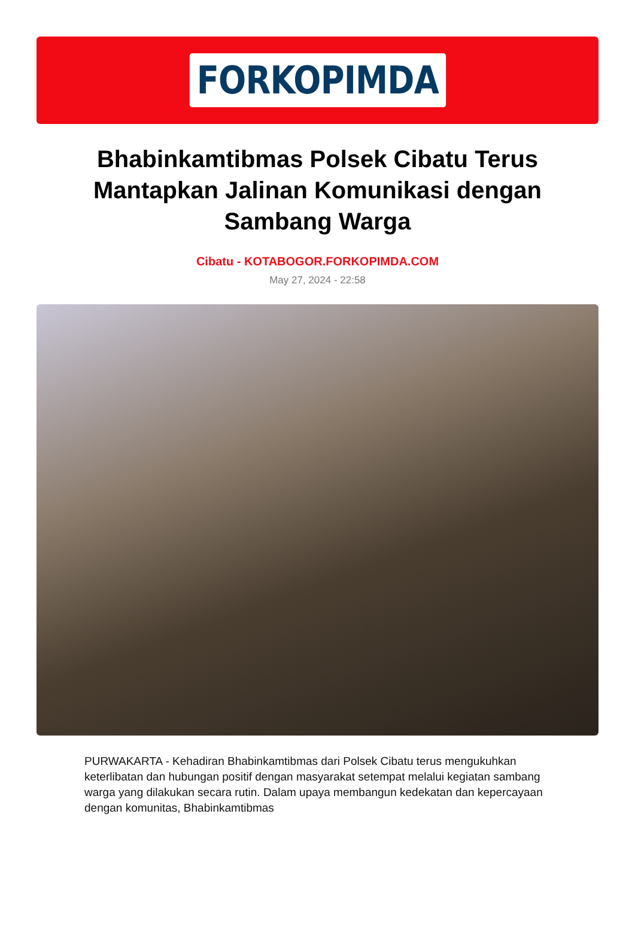FORKOPIMDA
Bhabinkamtibmas Polsek Cibatu Terus Mantapkan Jalinan Komunikasi dengan Sambang Warga
Cibatu - KOTABOGOR.FORKOPIMDA.COM
May 27, 2024 - 22:58
PURWAKARTA - Kehadiran Bhabinkamtibmas dari Polsek Cibatu terus mengukuhkan keterlibatan dan hubungan positif dengan masyarakat setempat melalui kegiatan sambang warga yang dilakukan secara rutin. Dalam upaya membangun kedekatan dan kepercayaan dengan komunitas, Bhabinkamtibmas